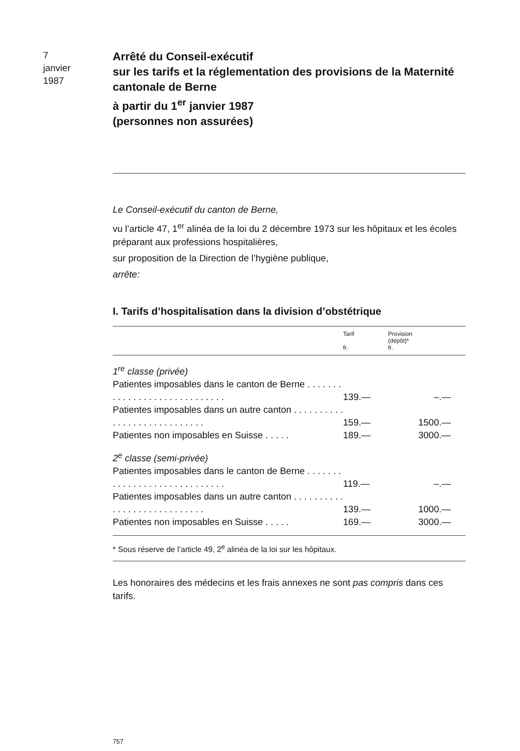7
janvier
1987
Arrêté du Conseil-exécutif
sur les tarifs et la réglementation des provisions de la Maternité cantonale de Berne
à partir du 1<sup>er</sup> janvier 1987
(personnes non assurées)
Le Conseil-exécutif du canton de Berne,
vu l’article 47, 1<sup>er</sup> alinéa de la loi du 2 décembre 1973 sur les hôpitaux et les écoles préparant aux professions hospitalières,
sur proposition de la Direction de l’hygiène publique,
arrête:
I. Tarifs d’hospitalisation dans la division d’obstétrique
| | Tarif fr. | Provision (dépôt)* fr. |
| --- | --- | --- |
| 1<sup>re</sup> classe (privée) | | |
| Patientes imposables dans le canton de Berne . . . . . . . . . . . . . . . . . . . . . . . . . . . . . | 139.— | –.— |
| Patientes imposables dans un autre canton . . . . . . . . . . . . . . . . . . . . . . . . . . . . | 159.— | 1500.— |
| Patientes non imposables en Suisse . . . . . | 189.— | 3000.— |
| 2<sup>e</sup> classe (semi-privée) | | |
| Patientes imposables dans le canton de Berne . . . . . . . . . . . . . . . . . . . . . . . . . . . . . | 119.— | –.— |
| Patientes imposables dans un autre canton . . . . . . . . . . . . . . . . . . . . . . . . . . . . | 139.— | 1000.— |
| Patientes non imposables en Suisse . . . . . | 169.— | 3000.— |
| * Sous réserve de l’article 49, 2<sup>e</sup> alinéa de la loi sur les hôpitaux. | | |
Les honoraires des médecins et les frais annexes ne sont pas compris dans ces tarifs.
757